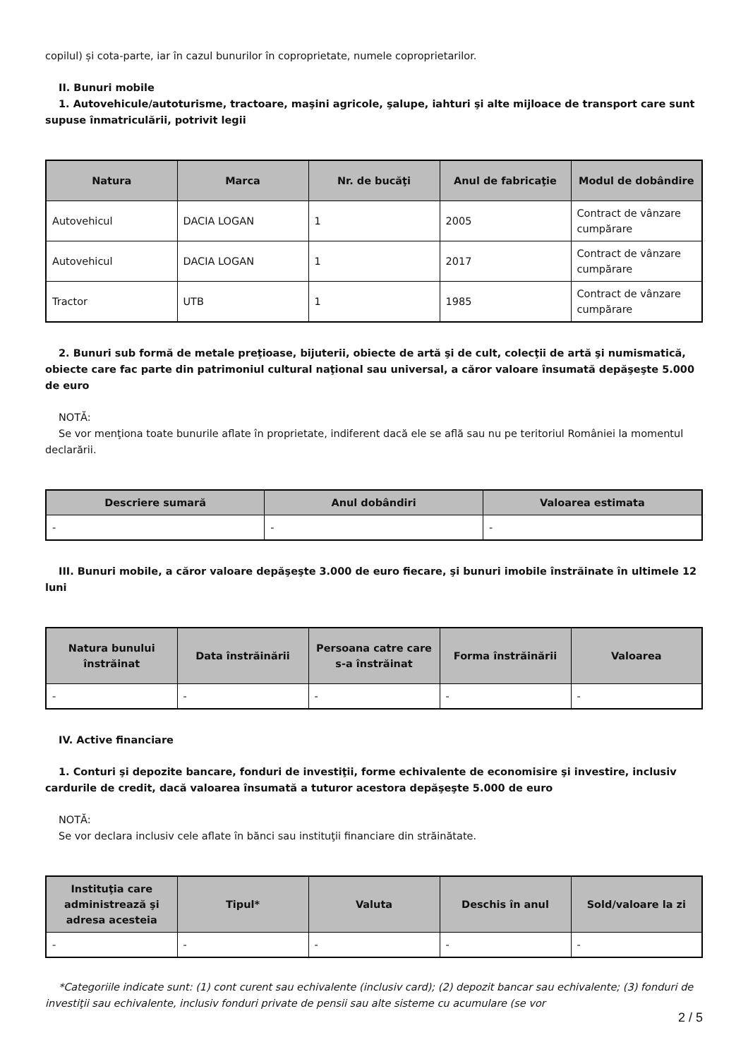copilul) și cota-parte, iar în cazul bunurilor în coproprietate, numele coproprietarilor.
II. Bunuri mobile
1. Autovehicule/autoturisme, tractoare, maşini agricole, şalupe, iahturi şi alte mijloace de transport care sunt supuse înmatriculării, potrivit legii
| Natura | Marca | Nr. de bucăţi | Anul de fabricaţie | Modul de dobândire |
| --- | --- | --- | --- | --- |
| Autovehicul | DACIA LOGAN | 1 | 2005 | Contract de vânzare cumpărare |
| Autovehicul | DACIA LOGAN | 1 | 2017 | Contract de vânzare cumpărare |
| Tractor | UTB | 1 | 1985 | Contract de vânzare cumpărare |
2. Bunuri sub formă de metale preţioase, bijuterii, obiecte de artă şi de cult, colecţii de artă şi numismatică, obiecte care fac parte din patrimoniul cultural naţional sau universal, a căror valoare însumată depăşeşte 5.000 de euro
NOTĂ:
Se vor menţiona toate bunurile aflate în proprietate, indiferent dacă ele se află sau nu pe teritoriul României la momentul declarării.
| Descriere sumară | Anul dobândiri | Valoarea estimata |
| --- | --- | --- |
| - | - | - |
III. Bunuri mobile, a căror valoare depăşeşte 3.000 de euro fiecare, şi bunuri imobile înstrăinate în ultimele 12 luni
| Natura bunului înstrăinat | Data înstrăinării | Persoana catre care s-a înstrăinat | Forma înstrăinării | Valoarea |
| --- | --- | --- | --- | --- |
| - | - | - | - | - |
IV. Active financiare
1. Conturi şi depozite bancare, fonduri de investiţii, forme echivalente de economisire şi investire, inclusiv cardurile de credit, dacă valoarea însumată a tuturor acestora depăşeşte 5.000 de euro
NOTĂ:
Se vor declara inclusiv cele aflate în bănci sau instituţii financiare din străinătate.
| Instituţia care administrează şi adresa acesteia | Tipul* | Valuta | Deschis în anul | Sold/valoare la zi |
| --- | --- | --- | --- | --- |
| - | - | - | - | - |
*Categoriile indicate sunt: (1) cont curent sau echivalente (inclusiv card); (2) depozit bancar sau echivalente; (3) fonduri de investiţii sau echivalente, inclusiv fonduri private de pensii sau alte sisteme cu acumulare (se vor
2 / 5